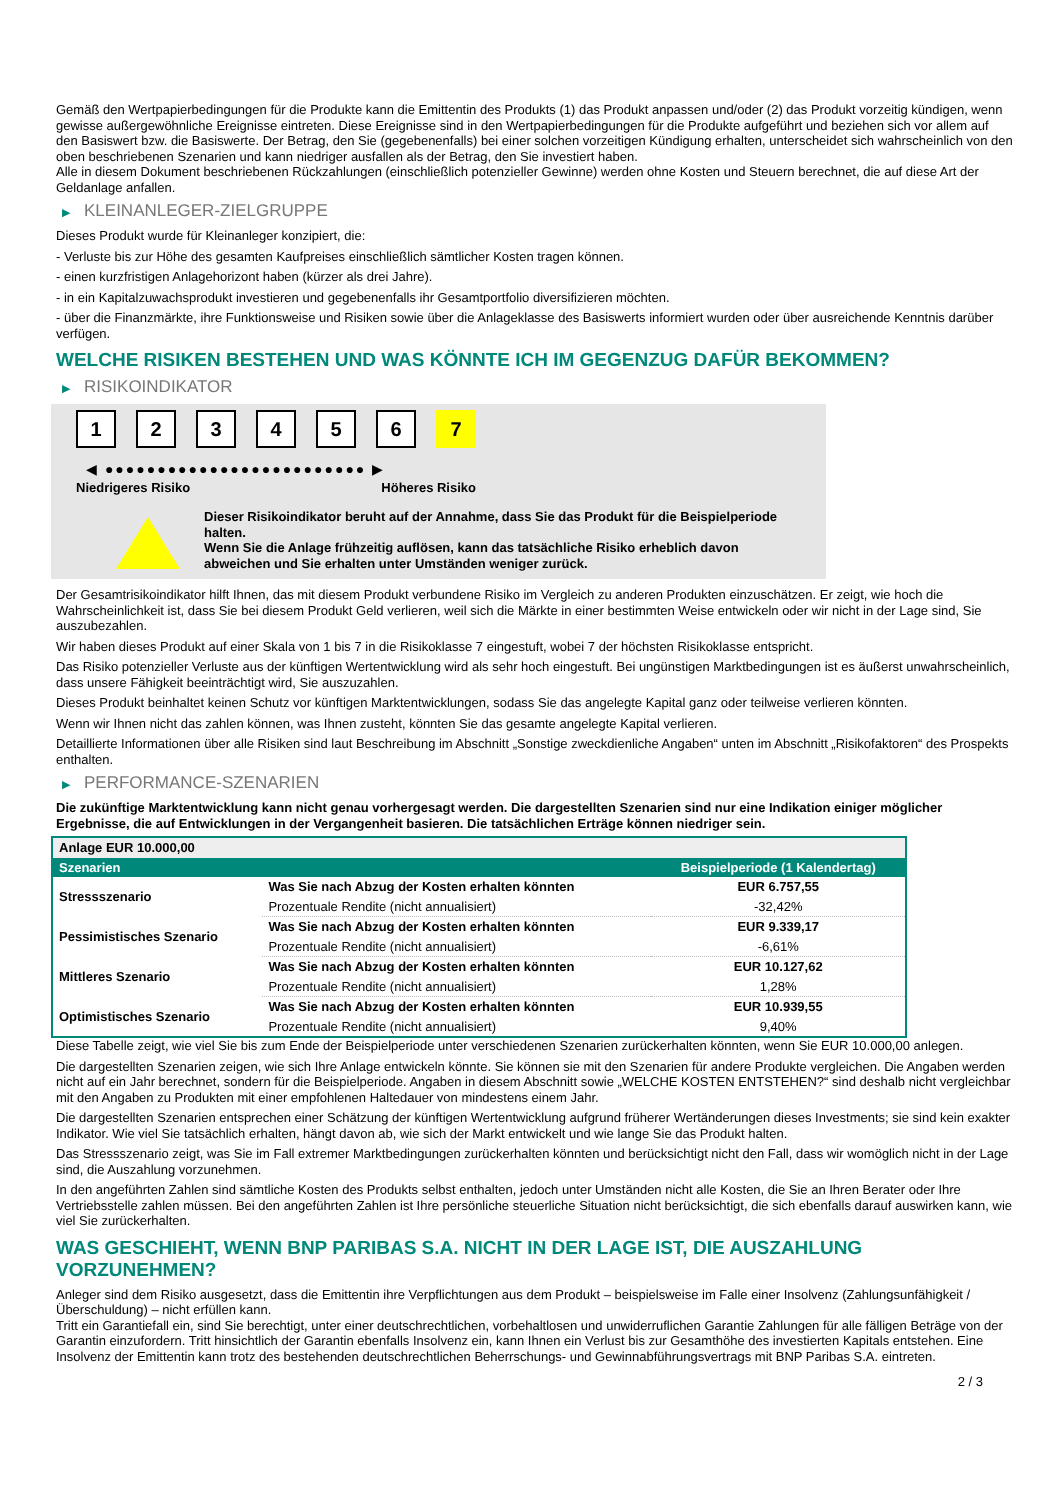Gemäß den Wertpapierbedingungen für die Produkte kann die Emittentin des Produkts (1) das Produkt anpassen und/oder (2) das Produkt vorzeitig kündigen, wenn gewisse außergewöhnliche Ereignisse eintreten. Diese Ereignisse sind in den Wertpapierbedingungen für die Produkte aufgeführt und beziehen sich vor allem auf den Basiswert bzw. die Basiswerte. Der Betrag, den Sie (gegebenenfalls) bei einer solchen vorzeitigen Kündigung erhalten, unterscheidet sich wahrscheinlich von den oben beschriebenen Szenarien und kann niedriger ausfallen als der Betrag, den Sie investiert haben.
Alle in diesem Dokument beschriebenen Rückzahlungen (einschließlich potenzieller Gewinne) werden ohne Kosten und Steuern berechnet, die auf diese Art der Geldanlage anfallen.
▶ KLEINANLEGER-ZIELGRUPPE
Dieses Produkt wurde für Kleinanleger konzipiert, die:
- Verluste bis zur Höhe des gesamten Kaufpreises einschließlich sämtlicher Kosten tragen können.
- einen kurzfristigen Anlagehorizont haben (kürzer als drei Jahre).
- in ein Kapitalzuwachsprodukt investieren und gegebenenfalls ihr Gesamtportfolio diversifizieren möchten.
- über die Finanzmärkte, ihre Funktionsweise und Risiken sowie über die Anlageklasse des Basiswerts informiert wurden oder über ausreichende Kenntnis darüber verfügen.
WELCHE RISIKEN BESTEHEN UND WAS KÖNNTE ICH IM GEGENZUG DAFÜR BEKOMMEN?
▶ RISIKOINDIKATOR
1 2 3 4 5 6 7
◀ ●●●●●●●●●●●●●●●●●●●●●●●●● ▶
Niedrigeres Risiko Höheres Risiko
Dieser Risikoindikator beruht auf der Annahme, dass Sie das Produkt für die Beispielperiode halten.
Wenn Sie die Anlage frühzeitig auflösen, kann das tatsächliche Risiko erheblich davon abweichen und Sie erhalten unter Umständen weniger zurück.
Der Gesamtrisikoindikator hilft Ihnen, das mit diesem Produkt verbundene Risiko im Vergleich zu anderen Produkten einzuschätzen. Er zeigt, wie hoch die Wahrscheinlichkeit ist, dass Sie bei diesem Produkt Geld verlieren, weil sich die Märkte in einer bestimmten Weise entwickeln oder wir nicht in der Lage sind, Sie auszubezahlen.
Wir haben dieses Produkt auf einer Skala von 1 bis 7 in die Risikoklasse 7 eingestuft, wobei 7 der höchsten Risikoklasse entspricht.
Das Risiko potenzieller Verluste aus der künftigen Wertentwicklung wird als sehr hoch eingestuft. Bei ungünstigen Marktbedingungen ist es äußerst unwahrscheinlich, dass unsere Fähigkeit beeinträchtigt wird, Sie auszuzahlen.
Dieses Produkt beinhaltet keinen Schutz vor künftigen Marktentwicklungen, sodass Sie das angelegte Kapital ganz oder teilweise verlieren könnten.
Wenn wir Ihnen nicht das zahlen können, was Ihnen zusteht, könnten Sie das gesamte angelegte Kapital verlieren.
Detaillierte Informationen über alle Risiken sind laut Beschreibung im Abschnitt „Sonstige zweckdienliche Angaben“ unten im Abschnitt „Risikofaktoren“ des Prospekts enthalten.
▶ PERFORMANCE-SZENARIEN
Die zukünftige Marktentwicklung kann nicht genau vorhergesagt werden. Die dargestellten Szenarien sind nur eine Indikation einiger möglicher Ergebnisse, die auf Entwicklungen in der Vergangenheit basieren. Die tatsächlichen Erträge können niedriger sein.
| Anlage EUR 10.000,00 | | |
| Szenarien | | Beispielperiode (1 Kalendertag) |
| Stressszenario | Was Sie nach Abzug der Kosten erhalten könnten | EUR 6.757,55 |
| | Prozentuale Rendite (nicht annualisiert) | -32,42% |
| Pessimistisches Szenario | Was Sie nach Abzug der Kosten erhalten könnten | EUR 9.339,17 |
| | Prozentuale Rendite (nicht annualisiert) | -6,61% |
| Mittleres Szenario | Was Sie nach Abzug der Kosten erhalten könnten | EUR 10.127,62 |
| | Prozentuale Rendite (nicht annualisiert) | 1,28% |
| Optimistisches Szenario | Was Sie nach Abzug der Kosten erhalten könnten | EUR 10.939,55 |
| | Prozentuale Rendite (nicht annualisiert) | 9,40% |
Diese Tabelle zeigt, wie viel Sie bis zum Ende der Beispielperiode unter verschiedenen Szenarien zurückerhalten könnten, wenn Sie EUR 10.000,00 anlegen.
Die dargestellten Szenarien zeigen, wie sich Ihre Anlage entwickeln könnte. Sie können sie mit den Szenarien für andere Produkte vergleichen. Die Angaben werden nicht auf ein Jahr berechnet, sondern für die Beispielperiode. Angaben in diesem Abschnitt sowie „WELCHE KOSTEN ENTSTEHEN?“ sind deshalb nicht vergleichbar mit den Angaben zu Produkten mit einer empfohlenen Haltedauer von mindestens einem Jahr.
Die dargestellten Szenarien entsprechen einer Schätzung der künftigen Wertentwicklung aufgrund früherer Wertänderungen dieses Investments; sie sind kein exakter Indikator. Wie viel Sie tatsächlich erhalten, hängt davon ab, wie sich der Markt entwickelt und wie lange Sie das Produkt halten.
Das Stressszenario zeigt, was Sie im Fall extremer Marktbedingungen zurückerhalten könnten und berücksichtigt nicht den Fall, dass wir womöglich nicht in der Lage sind, die Auszahlung vorzunehmen.
In den angeführten Zahlen sind sämtliche Kosten des Produkts selbst enthalten, jedoch unter Umständen nicht alle Kosten, die Sie an Ihren Berater oder Ihre Vertriebsstelle zahlen müssen. Bei den angeführten Zahlen ist Ihre persönliche steuerliche Situation nicht berücksichtigt, die sich ebenfalls darauf auswirken kann, wie viel Sie zurückerhalten.
WAS GESCHIEHT, WENN BNP PARIBAS S.A. NICHT IN DER LAGE IST, DIE AUSZAHLUNG VORZUNEHMEN?
Anleger sind dem Risiko ausgesetzt, dass die Emittentin ihre Verpflichtungen aus dem Produkt – beispielsweise im Falle einer Insolvenz (Zahlungsunfähigkeit / Überschuldung) – nicht erfüllen kann.
Tritt ein Garantiefall ein, sind Sie berechtigt, unter einer deutschrechtlichen, vorbehaltlosen und unwiderruflichen Garantie Zahlungen für alle fälligen Beträge von der Garantin einzufordern. Tritt hinsichtlich der Garantin ebenfalls Insolvenz ein, kann Ihnen ein Verlust bis zur Gesamthöhe des investierten Kapitals entstehen. Eine Insolvenz der Emittentin kann trotz des bestehenden deutschrechtlichen Beherrschungs- und Gewinnabführungsvertrags mit BNP Paribas S.A. eintreten.
2 / 3